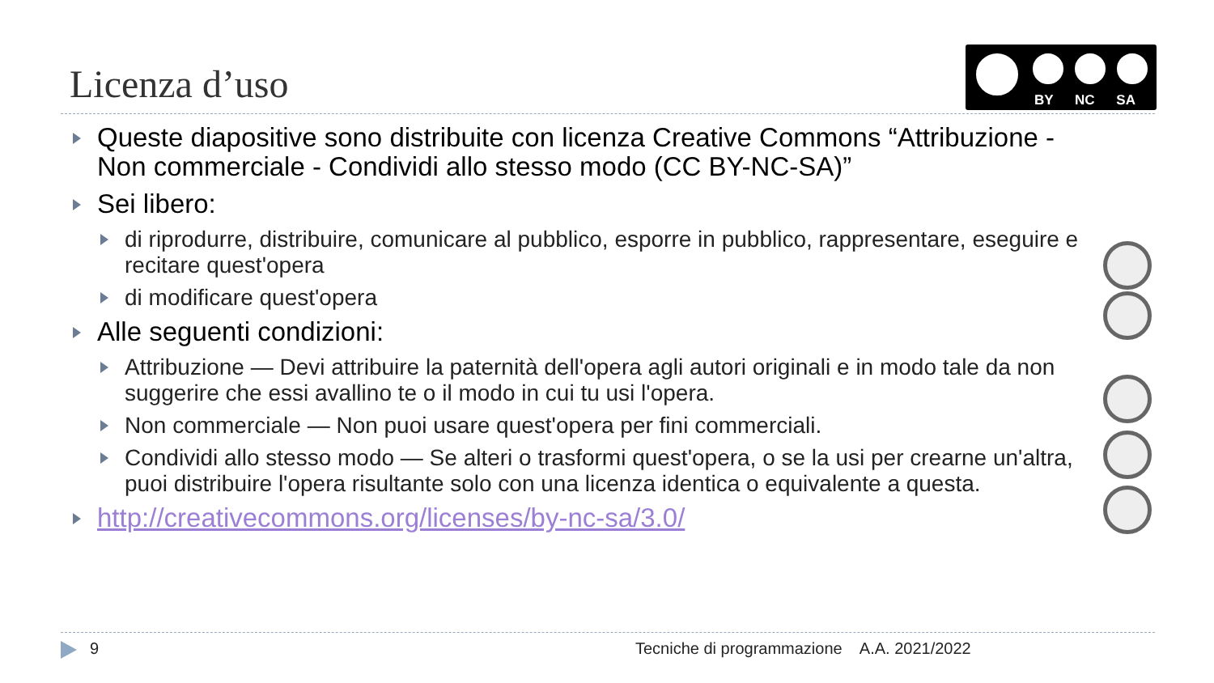Licenza d’uso
BY NC SA
Queste diapositive sono distribuite con licenza Creative Commons “Attribuzione - Non commerciale - Condividi allo stesso modo (CC BY-NC-SA)”
Sei libero:
di riprodurre, distribuire, comunicare al pubblico, esporre in pubblico, rappresentare, eseguire e recitare quest'opera
di modificare quest'opera
Alle seguenti condizioni:
Attribuzione — Devi attribuire la paternità dell'opera agli autori originali e in modo tale da non suggerire che essi avallino te o il modo in cui tu usi l'opera.
Non commerciale — Non puoi usare quest'opera per fini commerciali.
Condividi allo stesso modo — Se alteri o trasformi quest'opera, o se la usi per crearne un'altra, puoi distribuire l'opera risultante solo con una licenza identica o equivalente a questa.
http://creativecommons.org/licenses/by-nc-sa/3.0/
9
Tecniche di programmazione A.A. 2021/2022